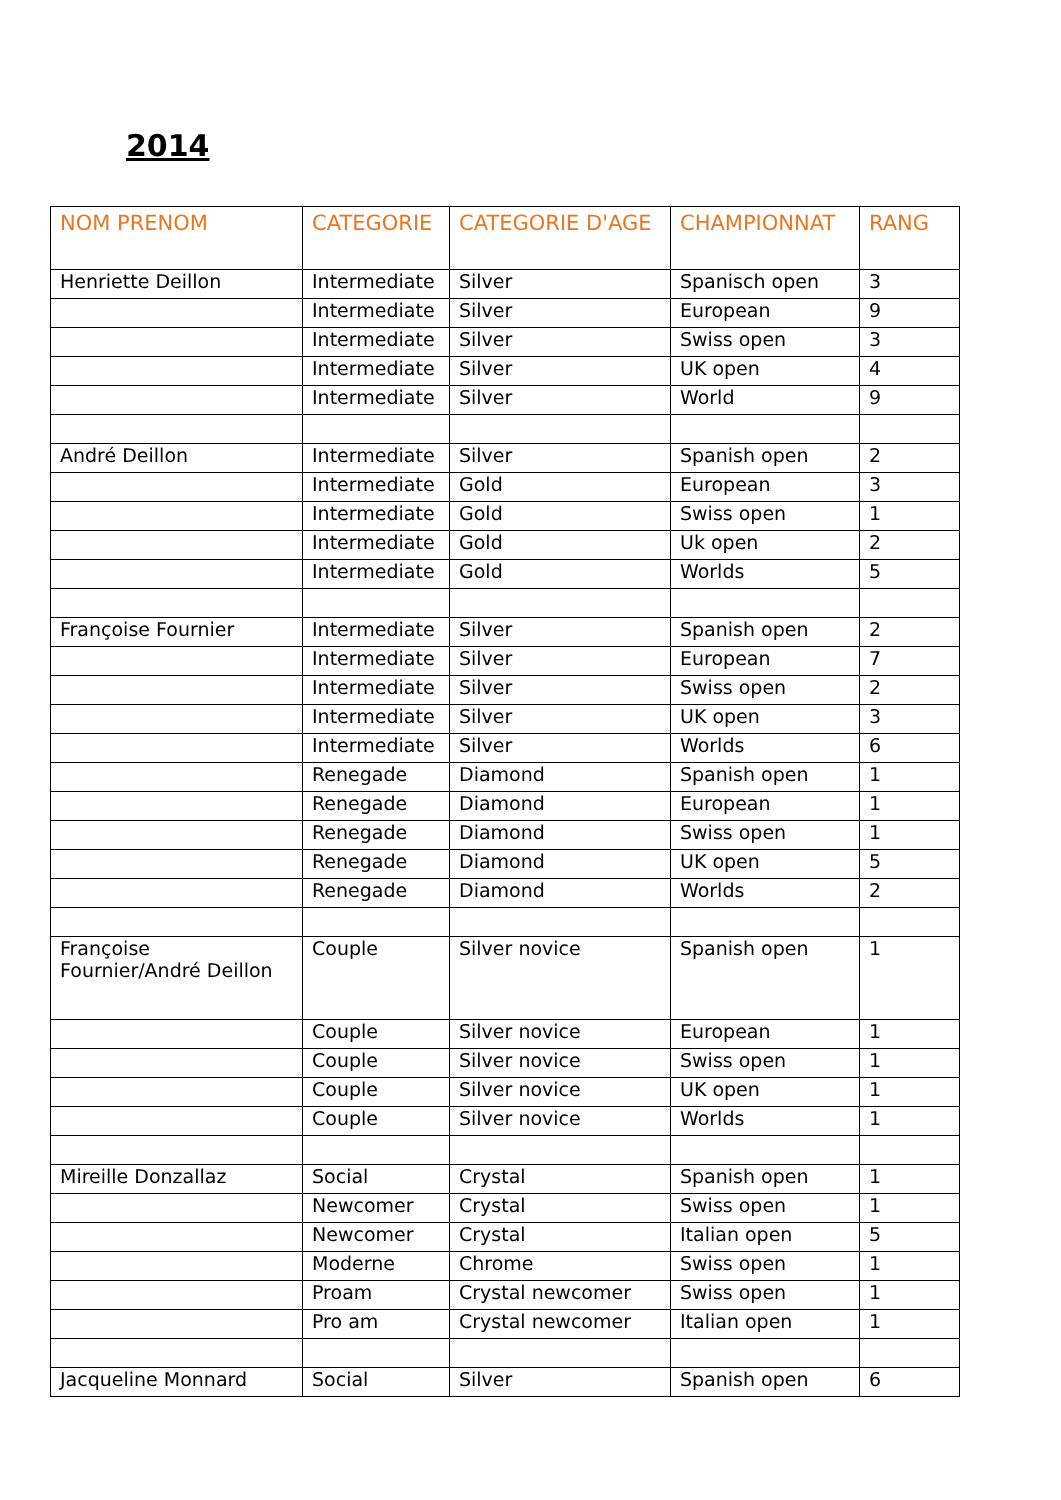2014
| NOM PRENOM | CATEGORIE | CATEGORIE D'AGE | CHAMPIONNAT | RANG |
| --- | --- | --- | --- | --- |
| Henriette Deillon | Intermediate | Silver | Spanisch open | 3 |
| | Intermediate | Silver | European | 9 |
| | Intermediate | Silver | Swiss open | 3 |
| | Intermediate | Silver | UK open | 4 |
| | Intermediate | Silver | World | 9 |
| André Deillon | Intermediate | Silver | Spanish open | 2 |
| | Intermediate | Gold | European | 3 |
| | Intermediate | Gold | Swiss open | 1 |
| | Intermediate | Gold | Uk open | 2 |
| | Intermediate | Gold | Worlds | 5 |
| Françoise Fournier | Intermediate | Silver | Spanish open | 2 |
| | Intermediate | Silver | European | 7 |
| | Intermediate | Silver | Swiss open | 2 |
| | Intermediate | Silver | UK open | 3 |
| | Intermediate | Silver | Worlds | 6 |
| | Renegade | Diamond | Spanish open | 1 |
| | Renegade | Diamond | European | 1 |
| | Renegade | Diamond | Swiss open | 1 |
| | Renegade | Diamond | UK open | 5 |
| | Renegade | Diamond | Worlds | 2 |
| Françoise Fournier/André Deillon | Couple | Silver novice | Spanish open | 1 |
| | Couple | Silver novice | European | 1 |
| | Couple | Silver novice | Swiss open | 1 |
| | Couple | Silver novice | UK open | 1 |
| | Couple | Silver novice | Worlds | 1 |
| Mireille Donzallaz | Social | Crystal | Spanish open | 1 |
| | Newcomer | Crystal | Swiss open | 1 |
| | Newcomer | Crystal | Italian open | 5 |
| | Moderne | Chrome | Swiss open | 1 |
| | Proam | Crystal newcomer | Swiss open | 1 |
| | Pro am | Crystal newcomer | Italian open | 1 |
| Jacqueline Monnard | Social | Silver | Spanish open | 6 |